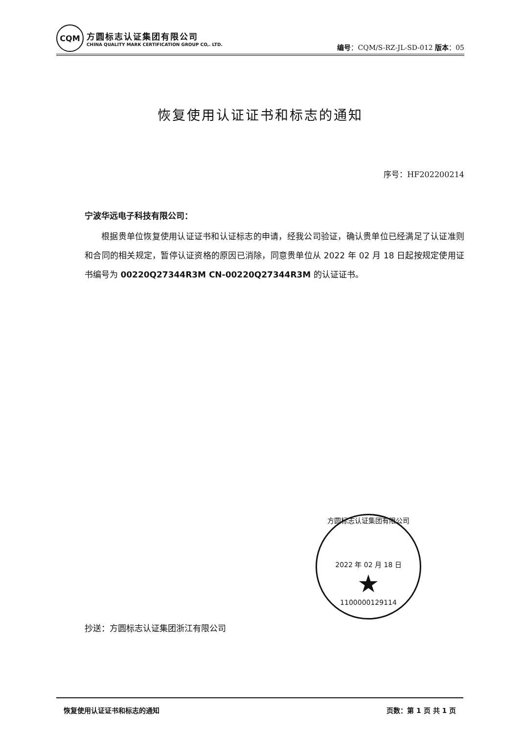CQM
方圆标志认证集团有限公司
CHINA QUALITY MARK CERTIFICATION GROUP CO,. LTD.
编号：CQM/S-RZ-JL-SD-012 版本：05
恢复使用认证证书和标志的通知
序号：HF202200214
宁波华远电子科技有限公司：
根据贵单位恢复使用认证证书和认证标志的申请，经我公司验证，确认贵单位已经满足了认证准则和合同的相关规定，暂停认证资格的原因已消除，同意贵单位从 2022 年 02 月 18 日起按规定使用证书编号为 00220Q27344R3M CN-00220Q27344R3M 的认证证书。
方圆标志认证集团有限公司
2022 年 02 月 18 日
★
1100000129114
抄送：方圆标志认证集团浙江有限公司
恢复使用认证证书和标志的通知 页数：第 1 页 共 1 页